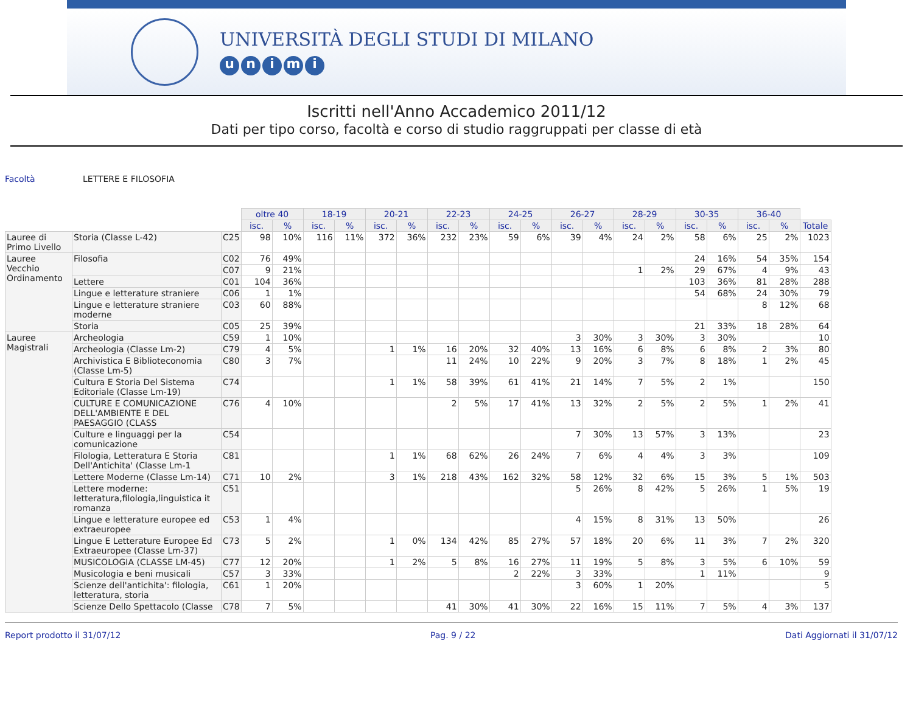UNIVERSITÀ DEGLI STUDI DI MILANO
unimi
Iscritti nell'Anno Accademico 2011/12
Dati per tipo corso, facoltà e corso di studio raggruppati per classe di età
Facoltà LETTERE E FILOSOFIA
| | | | oltre 40 | | 18-19 | | 20-21 | | 22-23 | | 24-25 | | 26-27 | | 28-29 | | 30-35 | | 36-40 | | |
| | | | isc. | % | isc. | % | isc. | % | isc. | % | isc. | % | isc. | % | isc. | % | isc. | % | isc. | % | Totale |
| Lauree di Primo Livello | Storia (Classe L-42) | C25 | 98 | 10% | 116 | 11% | 372 | 36% | 232 | 23% | 59 | 6% | 39 | 4% | 24 | 2% | 58 | 6% | 25 | 2% | 1023 |
| Lauree Vecchio Ordinamento | Filosofia | C02 | 76 | 49% | | | | | | | | | | | | | 24 | 16% | 54 | 35% | 154 |
| | | C07 | 9 | 21% | | | | | | | | | | | 1 | 2% | 29 | 67% | 4 | 9% | 43 |
| | Lettere | C01 | 104 | 36% | | | | | | | | | | | | | 103 | 36% | 81 | 28% | 288 |
| | Lingue e letterature straniere | C06 | 1 | 1% | | | | | | | | | | | | | 54 | 68% | 24 | 30% | 79 |
| | Lingue e letterature straniere moderne | C03 | 60 | 88% | | | | | | | | | | | | | | | 8 | 12% | 68 |
| | Storia | C05 | 25 | 39% | | | | | | | | | | | | | 21 | 33% | 18 | 28% | 64 |
| Lauree Magistrali | Archeologia | C59 | 1 | 10% | | | | | | | | | 3 | 30% | 3 | 30% | 3 | 30% | | | 10 |
| | Archeologia (Classe Lm-2) | C79 | 4 | 5% | | | 1 | 1% | 16 | 20% | 32 | 40% | 13 | 16% | 6 | 8% | 6 | 8% | 2 | 3% | 80 |
| | Archivistica E Biblioteconomia (Classe Lm-5) | C80 | 3 | 7% | | | | | 11 | 24% | 10 | 22% | 9 | 20% | 3 | 7% | 8 | 18% | 1 | 2% | 45 |
| | Cultura E Storia Del Sistema Editoriale (Classe Lm-19) | C74 | | | | | 1 | 1% | 58 | 39% | 61 | 41% | 21 | 14% | 7 | 5% | 2 | 1% | | | 150 |
| | CULTURE E COMUNICAZIONE DELL'AMBIENTE E DEL PAESAGGIO (CLASS | C76 | 4 | 10% | | | | | 2 | 5% | 17 | 41% | 13 | 32% | 2 | 5% | 2 | 5% | 1 | 2% | 41 |
| | Culture e linguaggi per la comunicazione | C54 | | | | | | | | | | | 7 | 30% | 13 | 57% | 3 | 13% | | | 23 |
| | Filologia, Letteratura E Storia Dell'Antichita' (Classe Lm-1 | C81 | | | | | 1 | 1% | 68 | 62% | 26 | 24% | 7 | 6% | 4 | 4% | 3 | 3% | | | 109 |
| | Lettere Moderne (Classe Lm-14) | C71 | 10 | 2% | | | 3 | 1% | 218 | 43% | 162 | 32% | 58 | 12% | 32 | 6% | 15 | 3% | 5 | 1% | 503 |
| | Lettere moderne: letteratura,filologia,linguistica it romanza | C51 | | | | | | | | | | | 5 | 26% | 8 | 42% | 5 | 26% | 1 | 5% | 19 |
| | Lingue e letterature europee ed extraeuropee | C53 | 1 | 4% | | | | | | | | | 4 | 15% | 8 | 31% | 13 | 50% | | | 26 |
| | Lingue E Letterature Europee Ed Extraeuropee (Classe Lm-37) | C73 | 5 | 2% | | | 1 | 0% | 134 | 42% | 85 | 27% | 57 | 18% | 20 | 6% | 11 | 3% | 7 | 2% | 320 |
| | MUSICOLOGIA (CLASSE LM-45) | C77 | 12 | 20% | | | 1 | 2% | 5 | 8% | 16 | 27% | 11 | 19% | 5 | 8% | 3 | 5% | 6 | 10% | 59 |
| | Musicologia e beni musicali | C57 | 3 | 33% | | | | | | | 2 | 22% | 3 | 33% | | | 1 | 11% | | | 9 |
| | Scienze dell'antichita': filologia, letteratura, storia | C61 | 1 | 20% | | | | | | | | | 3 | 60% | 1 | 20% | | | | | 5 |
| | Scienze Dello Spettacolo (Classe | C78 | 7 | 5% | | | | | 41 | 30% | 41 | 30% | 22 | 16% | 15 | 11% | 7 | 5% | 4 | 3% | 137 |
Report prodotto il 31/07/12 Pag. 9 / 22 Dati Aggiornati il 31/07/12